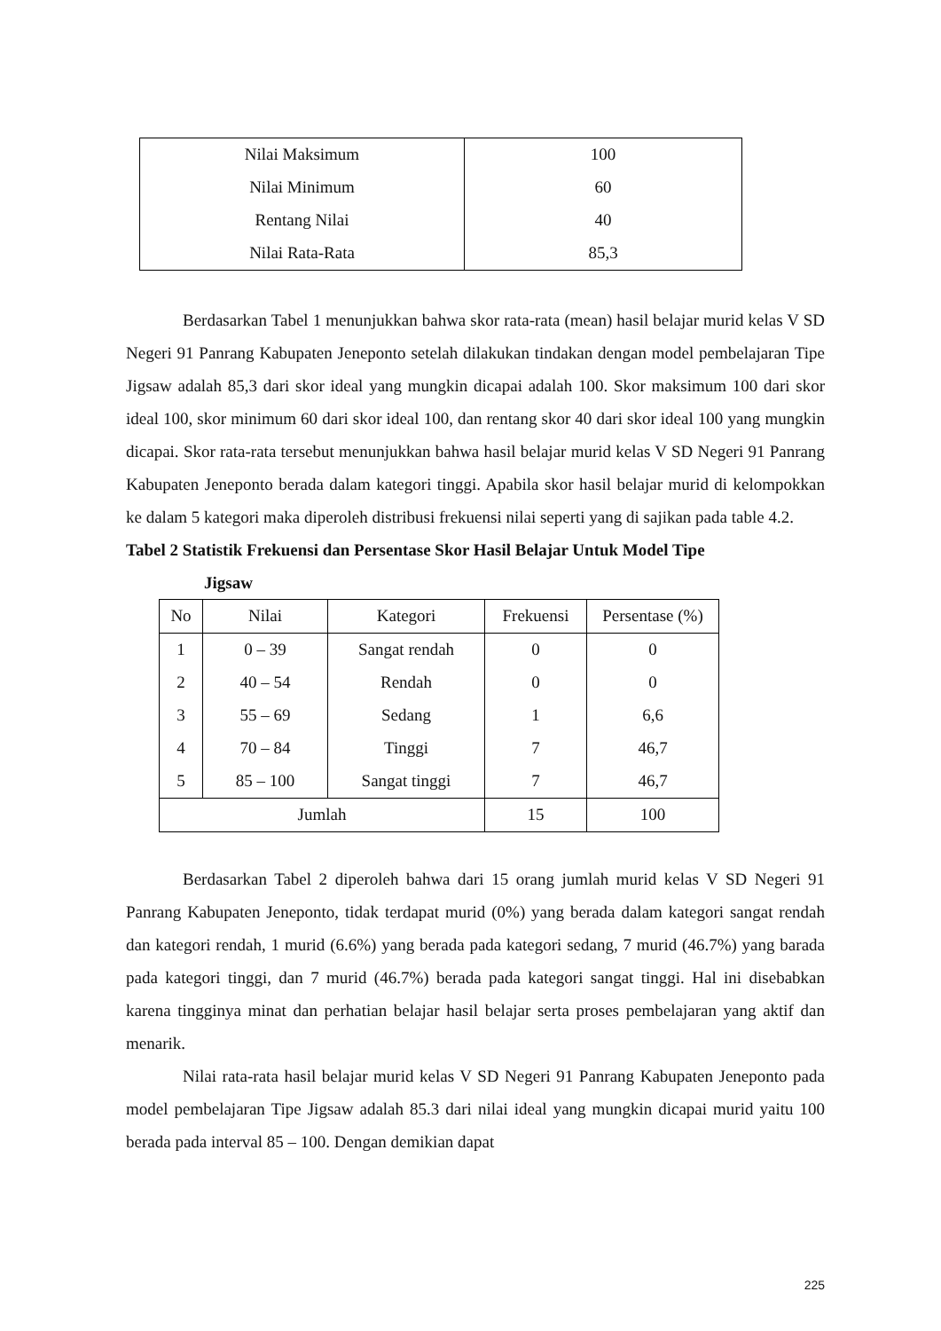| Nilai Maksimum | 100 |
| Nilai Minimum | 60 |
| Rentang Nilai | 40 |
| Nilai Rata-Rata | 85,3 |
Berdasarkan Tabel 1 menunjukkan bahwa skor rata-rata (mean) hasil belajar murid kelas V SD Negeri 91 Panrang Kabupaten Jeneponto setelah dilakukan tindakan dengan model pembelajaran Tipe Jigsaw adalah 85,3 dari skor ideal yang mungkin dicapai adalah 100. Skor maksimum 100 dari skor ideal 100, skor minimum 60 dari skor ideal 100, dan rentang skor 40 dari skor ideal 100 yang mungkin dicapai. Skor rata-rata tersebut menunjukkan bahwa hasil belajar murid kelas V SD Negeri 91 Panrang Kabupaten Jeneponto berada dalam kategori tinggi. Apabila skor hasil belajar murid di kelompokkan ke dalam 5 kategori maka diperoleh distribusi frekuensi nilai seperti yang di sajikan pada table 4.2.
Tabel 2 Statistik Frekuensi dan Persentase Skor Hasil Belajar Untuk Model Tipe
Jigsaw
| No | Nilai | Kategori | Frekuensi | Persentase (%) |
| --- | --- | --- | --- | --- |
| 1 | 0 – 39 | Sangat rendah | 0 | 0 |
| 2 | 40 – 54 | Rendah | 0 | 0 |
| 3 | 55 – 69 | Sedang | 1 | 6,6 |
| 4 | 70 – 84 | Tinggi | 7 | 46,7 |
| 5 | 85 – 100 | Sangat tinggi | 7 | 46,7 |
| Jumlah | | | 15 | 100 |
Berdasarkan Tabel 2 diperoleh bahwa dari 15 orang jumlah murid kelas V SD Negeri 91 Panrang Kabupaten Jeneponto, tidak terdapat murid (0%) yang berada dalam kategori sangat rendah dan kategori rendah, 1 murid (6.6%) yang berada pada kategori sedang, 7 murid (46.7%) yang barada pada kategori tinggi, dan 7 murid (46.7%) berada pada kategori sangat tinggi. Hal ini disebabkan karena tingginya minat dan perhatian belajar hasil belajar serta proses pembelajaran yang aktif dan menarik.
Nilai rata-rata hasil belajar murid kelas V SD Negeri 91 Panrang Kabupaten Jeneponto pada model pembelajaran Tipe Jigsaw adalah 85.3 dari nilai ideal yang mungkin dicapai murid yaitu 100 berada pada interval 85 – 100. Dengan demikian dapat
225